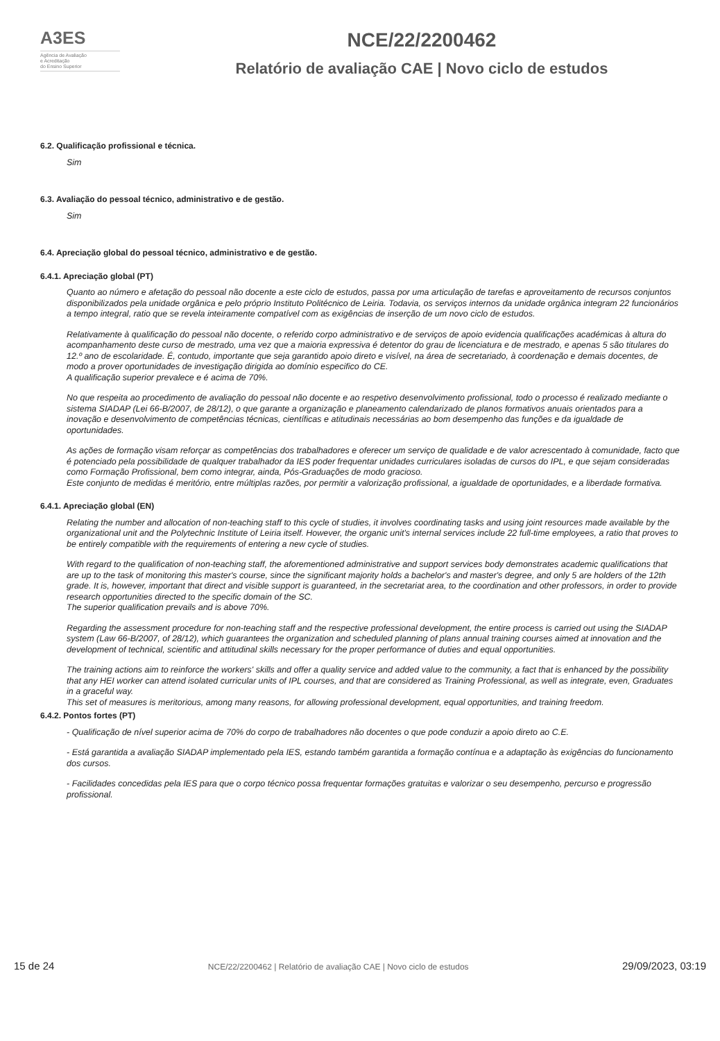A3ES
Agência de Avaliação
e Acreditação
do Ensino Superior
NCE/22/2200462
Relatório de avaliação CAE | Novo ciclo de estudos
6.2. Qualificação profissional e técnica.
Sim
6.3. Avaliação do pessoal técnico, administrativo e de gestão.
Sim
6.4. Apreciação global do pessoal técnico, administrativo e de gestão.
6.4.1. Apreciação global (PT)
Quanto ao número e afetação do pessoal não docente a este ciclo de estudos, passa por uma articulação de tarefas e aproveitamento de recursos conjuntos disponibilizados pela unidade orgânica e pelo próprio Instituto Politécnico de Leiria. Todavia, os serviços internos da unidade orgânica integram 22 funcionários a tempo integral, ratio que se revela inteiramente compatível com as exigências de inserção de um novo ciclo de estudos.
Relativamente à qualificação do pessoal não docente, o referido corpo administrativo e de serviços de apoio evidencia qualificações académicas à altura do acompanhamento deste curso de mestrado, uma vez que a maioria expressiva é detentor do grau de licenciatura e de mestrado, e apenas 5 são titulares do 12.º ano de escolaridade. É, contudo, importante que seja garantido apoio direto e visível, na área de secretariado, à coordenação e demais docentes, de modo a prover oportunidades de investigação dirigida ao domínio especifico do CE.
A qualificação superior prevalece e é acima de 70%.
No que respeita ao procedimento de avaliação do pessoal não docente e ao respetivo desenvolvimento profissional, todo o processo é realizado mediante o sistema SIADAP (Lei 66-B/2007, de 28/12), o que garante a organização e planeamento calendarizado de planos formativos anuais orientados para a inovação e desenvolvimento de competências técnicas, científicas e atitudinais necessárias ao bom desempenho das funções e da igualdade de oportunidades.
As ações de formação visam reforçar as competências dos trabalhadores e oferecer um serviço de qualidade e de valor acrescentado à comunidade, facto que é potenciado pela possibilidade de qualquer trabalhador da IES poder frequentar unidades curriculares isoladas de cursos do IPL, e que sejam consideradas como Formação Profissional, bem como integrar, ainda, Pós-Graduações de modo gracioso.
Este conjunto de medidas é meritório, entre múltiplas razões, por permitir a valorização profissional, a igualdade de oportunidades, e a liberdade formativa.
6.4.1. Apreciação global (EN)
Relating the number and allocation of non-teaching staff to this cycle of studies, it involves coordinating tasks and using joint resources made available by the organizational unit and the Polytechnic Institute of Leiria itself. However, the organic unit's internal services include 22 full-time employees, a ratio that proves to be entirely compatible with the requirements of entering a new cycle of studies.
With regard to the qualification of non-teaching staff, the aforementioned administrative and support services body demonstrates academic qualifications that are up to the task of monitoring this master's course, since the significant majority holds a bachelor's and master's degree, and only 5 are holders of the 12th grade. It is, however, important that direct and visible support is guaranteed, in the secretariat area, to the coordination and other professors, in order to provide research opportunities directed to the specific domain of the SC.
The superior qualification prevails and is above 70%.
Regarding the assessment procedure for non-teaching staff and the respective professional development, the entire process is carried out using the SIADAP system (Law 66-B/2007, of 28/12), which guarantees the organization and scheduled planning of plans annual training courses aimed at innovation and the development of technical, scientific and attitudinal skills necessary for the proper performance of duties and equal opportunities.
The training actions aim to reinforce the workers' skills and offer a quality service and added value to the community, a fact that is enhanced by the possibility that any HEI worker can attend isolated curricular units of IPL courses, and that are considered as Training Professional, as well as integrate, even, Graduates in a graceful way.
This set of measures is meritorious, among many reasons, for allowing professional development, equal opportunities, and training freedom.
6.4.2. Pontos fortes (PT)
- Qualificação de nível superior acima de 70% do corpo de trabalhadores não docentes o que pode conduzir a apoio direto ao C.E.
- Está garantida a avaliação SIADAP implementado pela IES, estando também garantida a formação contínua e a adaptação às exigências do funcionamento dos cursos.
- Facilidades concedidas pela IES para que o corpo técnico possa frequentar formações gratuitas e valorizar o seu desempenho, percurso e progressão profissional.
15 de 24 NCE/22/2200462 | Relatório de avaliação CAE | Novo ciclo de estudos 29/09/2023, 03:19